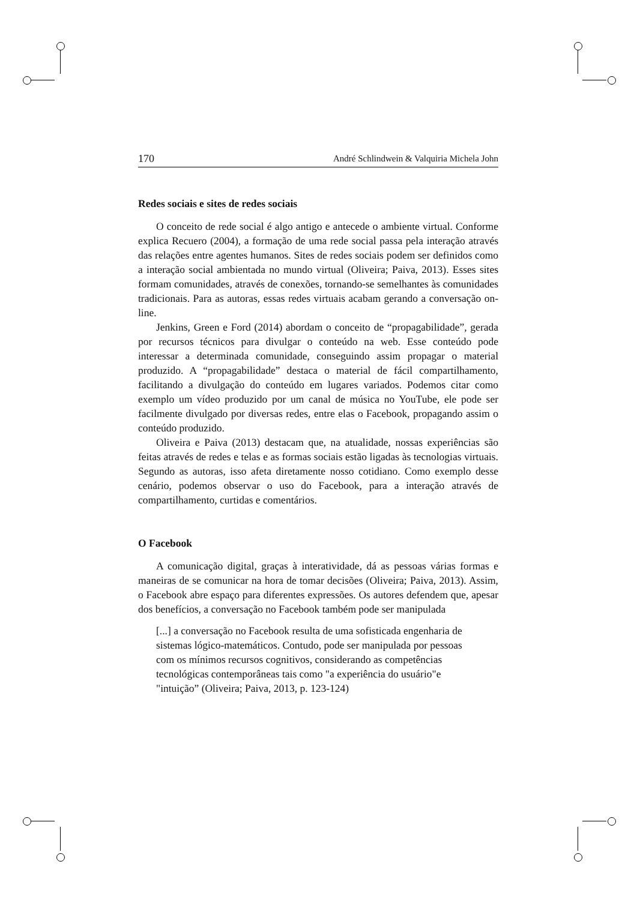170 André Schlindwein & Valquiria Michela John
Redes sociais e sites de redes sociais
O conceito de rede social é algo antigo e antecede o ambiente virtual. Conforme explica Recuero (2004), a formação de uma rede social passa pela interação através das relações entre agentes humanos. Sites de redes sociais podem ser definidos como a interação social ambientada no mundo virtual (Oliveira; Paiva, 2013). Esses sites formam comunidades, através de conexões, tornando-se semelhantes às comunidades tradicionais. Para as autoras, essas redes virtuais acabam gerando a conversação on-line.
Jenkins, Green e Ford (2014) abordam o conceito de “propagabilidade”, gerada por recursos técnicos para divulgar o conteúdo na web. Esse conteúdo pode interessar a determinada comunidade, conseguindo assim propagar o material produzido. A “propagabilidade” destaca o material de fácil compartilhamento, facilitando a divulgação do conteúdo em lugares variados. Podemos citar como exemplo um vídeo produzido por um canal de música no YouTube, ele pode ser facilmente divulgado por diversas redes, entre elas o Facebook, propagando assim o conteúdo produzido.
Oliveira e Paiva (2013) destacam que, na atualidade, nossas experiências são feitas através de redes e telas e as formas sociais estão ligadas às tecnologias virtuais. Segundo as autoras, isso afeta diretamente nosso cotidiano. Como exemplo desse cenário, podemos observar o uso do Facebook, para a interação através de compartilhamento, curtidas e comentários.
O Facebook
A comunicação digital, graças à interatividade, dá as pessoas várias formas e maneiras de se comunicar na hora de tomar decisões (Oliveira; Paiva, 2013). Assim, o Facebook abre espaço para diferentes expressões. Os autores defendem que, apesar dos benefícios, a conversação no Facebook também pode ser manipulada
[...] a conversação no Facebook resulta de uma sofisticada engenharia de sistemas lógico-matemáticos. Contudo, pode ser manipulada por pessoas com os mínimos recursos cognitivos, considerando as competências tecnológicas contemporâneas tais como "a experiência do usuário"e "intuição” (Oliveira; Paiva, 2013, p. 123-124)